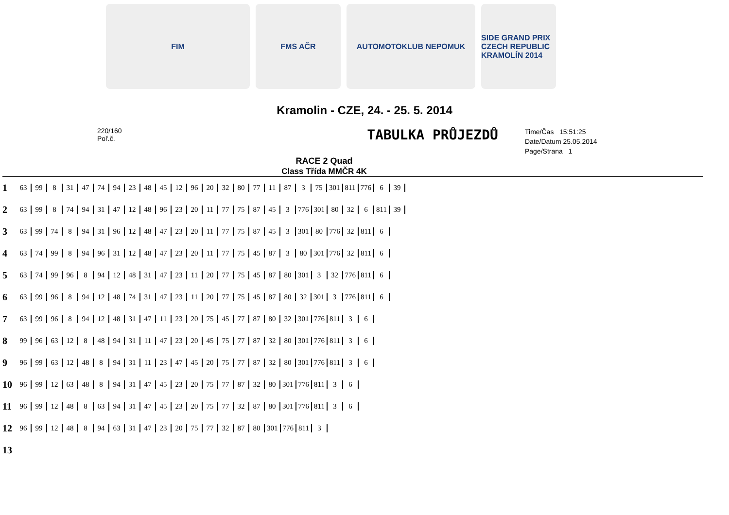FIM FMS AČR AUTOMOTOKLUB NEPOMUK SIDE GRAND PRIX CZECH REPUBLIC KRAMOLÍN 2014
Kramolin - CZE, 24. - 25. 5. 2014
220/160
Poř.č.
TABULKA PRŮJEZDŮ
Time/Čas 15:51:25
Date/Datum 25.05.2014
Page/Strana 1
RACE 2 Quad
Class Třída MMČR 4K
| 1 | 63 99 8 31 47 74 94 23 48 45 12 96 20 32 80 77 11 87 3 75 301 811 776 6 39 |
| 2 | 63 99 8 74 94 31 47 12 48 96 23 20 11 77 75 87 45 3 776 301 80 32 6 811 39 |
| 3 | 63 99 74 8 94 31 96 12 48 47 23 20 11 77 75 87 45 3 301 80 776 32 811 6 |
| 4 | 63 74 99 8 94 96 31 12 48 47 23 20 11 77 75 45 87 3 80 301 776 32 811 6 |
| 5 | 63 74 99 96 8 94 12 48 31 47 23 11 20 77 75 45 87 80 301 3 32 776 811 6 |
| 6 | 63 99 96 8 94 12 48 74 31 47 23 11 20 77 75 45 87 80 32 301 3 776 811 6 |
| 7 | 63 99 96 8 94 12 48 31 47 11 23 20 75 45 77 87 80 32 301 776 811 3 6 |
| 8 | 99 96 63 12 8 48 94 31 11 47 23 20 45 75 77 87 32 80 301 776 811 3 6 |
| 9 | 96 99 63 12 48 8 94 31 11 23 47 45 20 75 77 87 32 80 301 776 811 3 6 |
| 10 | 96 99 12 63 48 8 94 31 47 45 23 20 75 77 87 32 80 301 776 811 3 6 |
| 11 | 96 99 12 48 8 63 94 31 47 45 23 20 75 77 32 87 80 301 776 811 3 6 |
| 12 | 96 99 12 48 8 94 63 31 47 23 20 75 77 32 87 80 301 776 811 3 |
| 13 | |